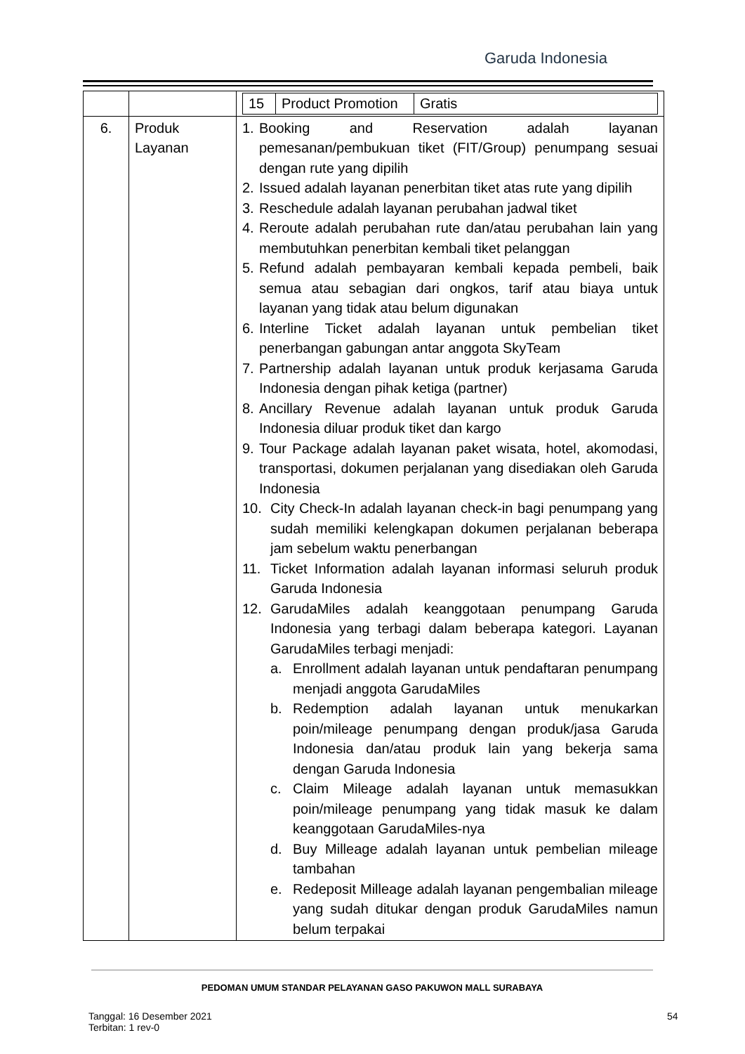Garuda Indonesia
| | | / 15 / Product Promotion / Gratis / |
| 6. | Produk Layanan | 1. Booking and Reservation adalah layanan pemesanan/pembukuan tiket (FIT/Group) penumpang sesuai dengan rute yang dipilih 2. Issued adalah layanan penerbitan tiket atas rute yang dipilih 3. Reschedule adalah layanan perubahan jadwal tiket 4. Reroute adalah perubahan rute dan/atau perubahan lain yang membutuhkan penerbitan kembali tiket pelanggan 5. Refund adalah pembayaran kembali kepada pembeli, baik semua atau sebagian dari ongkos, tarif atau biaya untuk layanan yang tidak atau belum digunakan 6. Interline Ticket adalah layanan untuk pembelian tiket penerbangan gabungan antar anggota SkyTeam 7. Partnership adalah layanan untuk produk kerjasama Garuda Indonesia dengan pihak ketiga (partner) 8. Ancillary Revenue adalah layanan untuk produk Garuda Indonesia diluar produk tiket dan kargo 9. Tour Package adalah layanan paket wisata, hotel, akomodasi, transportasi, dokumen perjalanan yang disediakan oleh Garuda Indonesia 10. City Check-In adalah layanan check-in bagi penumpang yang sudah memiliki kelengkapan dokumen perjalanan beberapa jam sebelum waktu penerbangan 11. Ticket Information adalah layanan informasi seluruh produk Garuda Indonesia 12. GarudaMiles adalah keanggotaan penumpang Garuda Indonesia yang terbagi dalam beberapa kategori. Layanan GarudaMiles terbagi menjadi: a. Enrollment adalah layanan untuk pendaftaran penumpang menjadi anggota GarudaMiles b. Redemption adalah layanan untuk menukarkan poin/mileage penumpang dengan produk/jasa Garuda Indonesia dan/atau produk lain yang bekerja sama dengan Garuda Indonesia c. Claim Mileage adalah layanan untuk memasukkan poin/mileage penumpang yang tidak masuk ke dalam keanggotaan GarudaMiles-nya d. Buy Milleage adalah layanan untuk pembelian mileage tambahan e. Redeposit Milleage adalah layanan pengembalian mileage yang sudah ditukar dengan produk GarudaMiles namun belum terpakai |
PEDOMAN UMUM STANDAR PELAYANAN GASO PAKUWON MALL SURABAYA
Tanggal: 16 Desember 2021
Terbitan: 1 rev-0
54